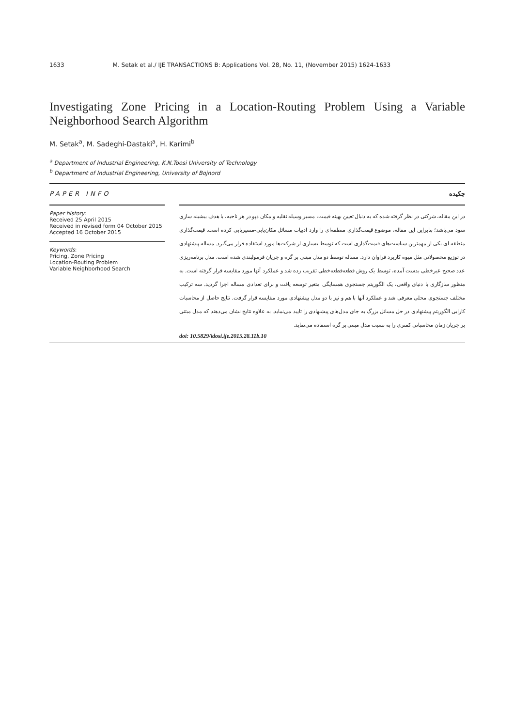1633 M. Setak et al./ IJE TRANSACTIONS B: Applications Vol. 28, No. 11, (November 2015) 1624-1633
Investigating Zone Pricing in a Location-Routing Problem Using a Variable Neighborhood Search Algorithm
M. Setak<sup>a</sup>, M. Sadeghi-Dastaki<sup>a</sup>, H. Karimi<sup>b</sup>
<sup>a</sup> Department of Industrial Engineering, K.N.Toosi University of Technology
<sup>b</sup> Department of Industrial Engineering, University of Bojnord
PAPER INFO
Paper history:
Received 25 April 2015
Received in revised form 04 October 2015
Accepted 16 October 2015
Keywords:
Pricing, Zone Pricing
Location-Routing Problem
Variable Neighborhood Search
چکیده
در این مقاله، شرکتی در نظر گرفته شده که به دنبال تعیین بهینه قیمت، مسیر وسیله نقلیه و مکان دپو در هر ناحیه، با هدف بیشینه سازی سود می‌باشد؛ بنابراین این مقاله، موضوع قیمت‌گذاری منطقه‌ای را وارد ادبیات مسائل مکان‌یابی-مسیریابی کرده است. قیمت‌گذاری منطقه ای یکی از مهمترین سیاست‌های قیمت‌گذاری است که توسط بسیاری از شرکت‌ها مورد استفاده قرار می‌گیرد. مساله پیشنهادی در توزیع محصولاتی مثل میوه کاربرد فراوان دارد. مساله توسط دو مدل مبتنی بر گره و جریان فرمولبندی شده است. مدل برنامه‌ریزی عدد صحیح غیرخطی بدست آمده، توسط یک روش قطعه‌قطعه‌خطی تقریب زده شد و عملکرد آنها مورد مقایسه قرار گرفته است. به منظور سازگاری با دنیای واقعی، یک الگوریتم جستجوی همسایگی متغیر توسعه یافت و برای تعدادی مساله اجرا گردید. سه ترکیب مختلف جستجوی محلی معرفی شد و عملکرد آنها با هم و نیز با دو مدل پیشنهادی مورد مقایسه قرار گرفت. نتایج حاصل از محاسبات کارایی الگوریتم پیشنهادی در حل مسائل بزرگ به جای مدل‌های پیشنهادی را تایید می‌نماید. به علاوه نتایج نشان می‌دهند که مدل مبتنی بر جریان زمان محاسباتی کمتری را به نسبت مدل مبتنی بر گره استفاده می‌نماید.
doi: 10.5829/idosi.ije.2015.28.11b.10